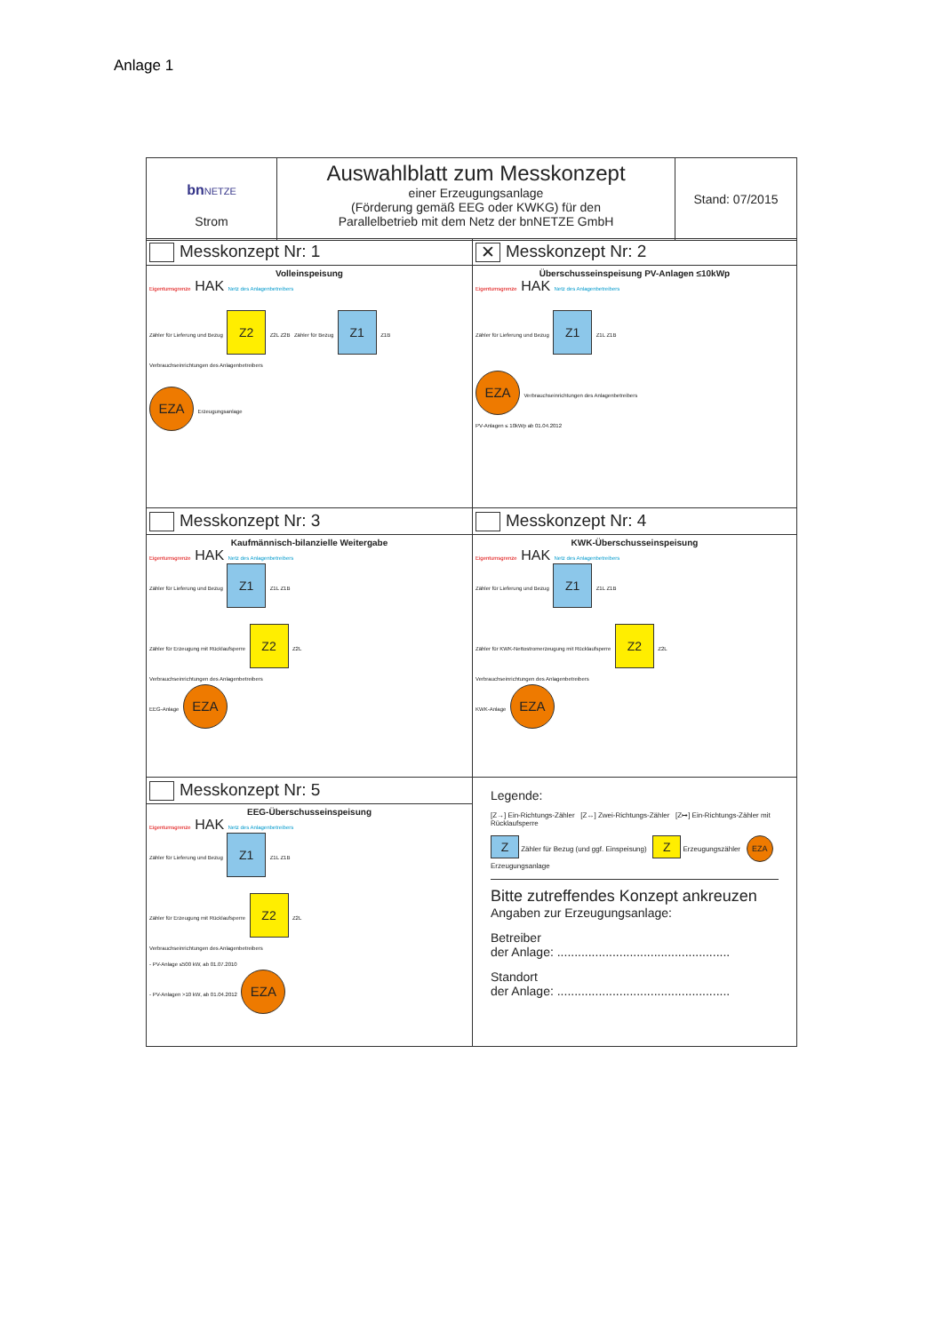Anlage 1
| bn NETZE Strom | Auswahlblatt zum Messkonzept einer Erzeugungsanlage (Förderung gemäß EEG oder KWKG) für den Parallelbetrieb mit dem Netz der bnNETZE GmbH | Stand: 07/2015 |
| Messkonzept Nr: 1 | ✕ Messkonzept Nr: 2 |
| Volleinspeisung Eigentumsgrenze HAK Netz des Anlagenbetreibers Zähler für Lieferung und Bezug Z2 Z2L Z2B Zähler für Bezug Z1 Z1B Verbrauchseinrichtungen des Anlagenbetreibers EZA Erzeugungsanlage | Überschusseinspeisung PV-Anlagen ≤10kWp Eigentumsgrenze HAK Netz des Anlagenbetreibers Zähler für Lieferung und Bezug Z1 Z1L Z1B EZA Verbrauchseinrichtungen des Anlagenbetreibers PV-Anlagen ≤ 10kWp ab 01.04.2012 |
| Messkonzept Nr: 3 | Messkonzept Nr: 4 |
| Kaufmännisch-bilanzielle Weitergabe Eigentumsgrenze HAK Netz des Anlagenbetreibers Zähler für Lieferung und Bezug Z1 Z1L Z1B Zähler für Erzeugung mit Rücklaufsperre Z2 Z2L Verbrauchseinrichtungen des Anlagenbetreibers EEG-Anlage EZA | KWK-Überschusseinspeisung Eigentumsgrenze HAK Netz des Anlagenbetreibers Zähler für Lieferung und Bezug Z1 Z1L Z1B Zähler für KWK-Nettostromerzeugung mit Rücklaufsperre Z2 Z2L Verbrauchseinrichtungen des Anlagenbetreibers KWK-Anlage EZA |
| Messkonzept Nr: 5 | Legende: [Z→] Ein-Richtungs-Zähler [Z↔] Zwei-Richtungs-Zähler [Z↦] Ein-Richtungs-Zähler mit Rücklaufsperre Z Zähler für Bezug (und ggf. Einspeisung) Z Erzeugungszähler EZA Erzeugungsanlage Bitte zutreffendes Konzept ankreuzen Angaben zur Erzeugungsanlage: Betreiber der Anlage: .................................................. Standort der Anlage: .................................................. |
| EEG-Überschusseinspeisung Eigentumsgrenze HAK Netz des Anlagenbetreibers Zähler für Lieferung und Bezug Z1 Z1L Z1B Zähler für Erzeugung mit Rücklaufsperre Z2 Z2L Verbrauchseinrichtungen des Anlagenbetreibers - PV-Anlage ≤500 kW, ab 01.07.2010 - PV-Anlagen >10 kW, ab 01.04.2012 EZA | |